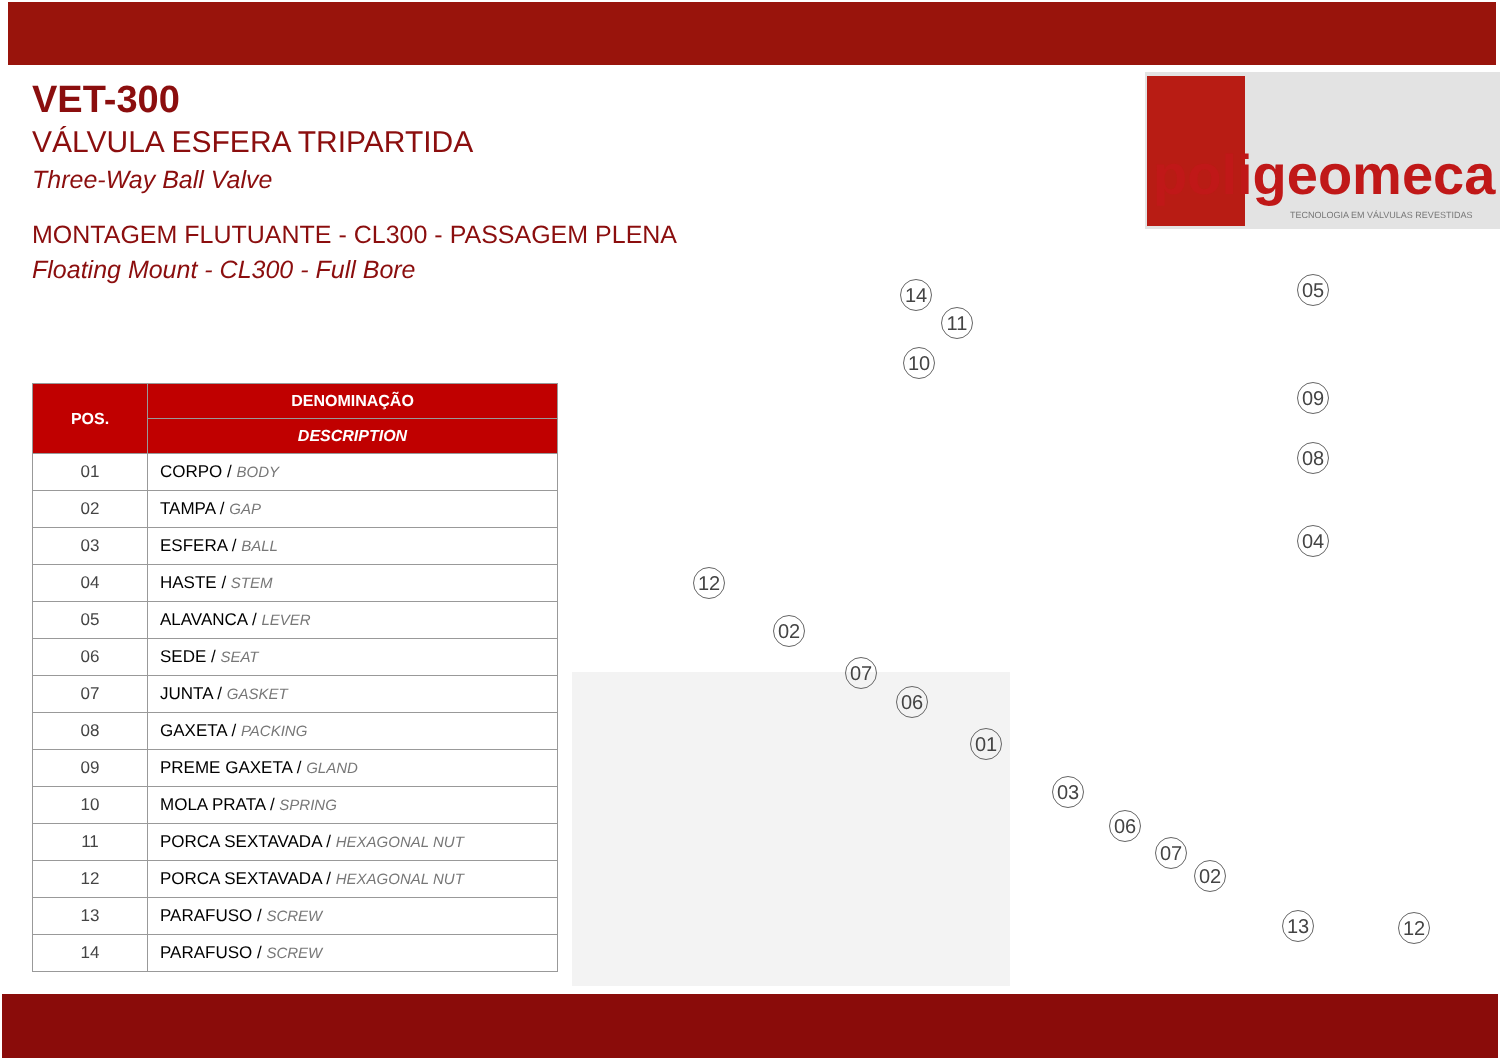VET-300
VÁLVULA ESFERA TRIPARTIDA
Three-Way Ball Valve
MONTAGEM FLUTUANTE - CL300 - PASSAGEM PLENA
Floating Mount - CL300 - Full Bore
poligeomeca
TECNOLOGIA EM VÁLVULAS REVESTIDAS
| POS. | DENOMINAÇÃO |
| --- | --- |
| | DESCRIPTION |
| 01 | CORPO / BODY |
| 02 | TAMPA / GAP |
| 03 | ESFERA / BALL |
| 04 | HASTE / STEM |
| 05 | ALAVANCA / LEVER |
| 06 | SEDE / SEAT |
| 07 | JUNTA / GASKET |
| 08 | GAXETA / PACKING |
| 09 | PREME GAXETA / GLAND |
| 10 | MOLA PRATA / SPRING |
| 11 | PORCA SEXTAVADA / HEXAGONAL NUT |
| 12 | PORCA SEXTAVADA / HEXAGONAL NUT |
| 13 | PARAFUSO / SCREW |
| 14 | PARAFUSO / SCREW |
14
11
10
05
09
08
04
12
02
07
06
01
03
06
07
02
13 12